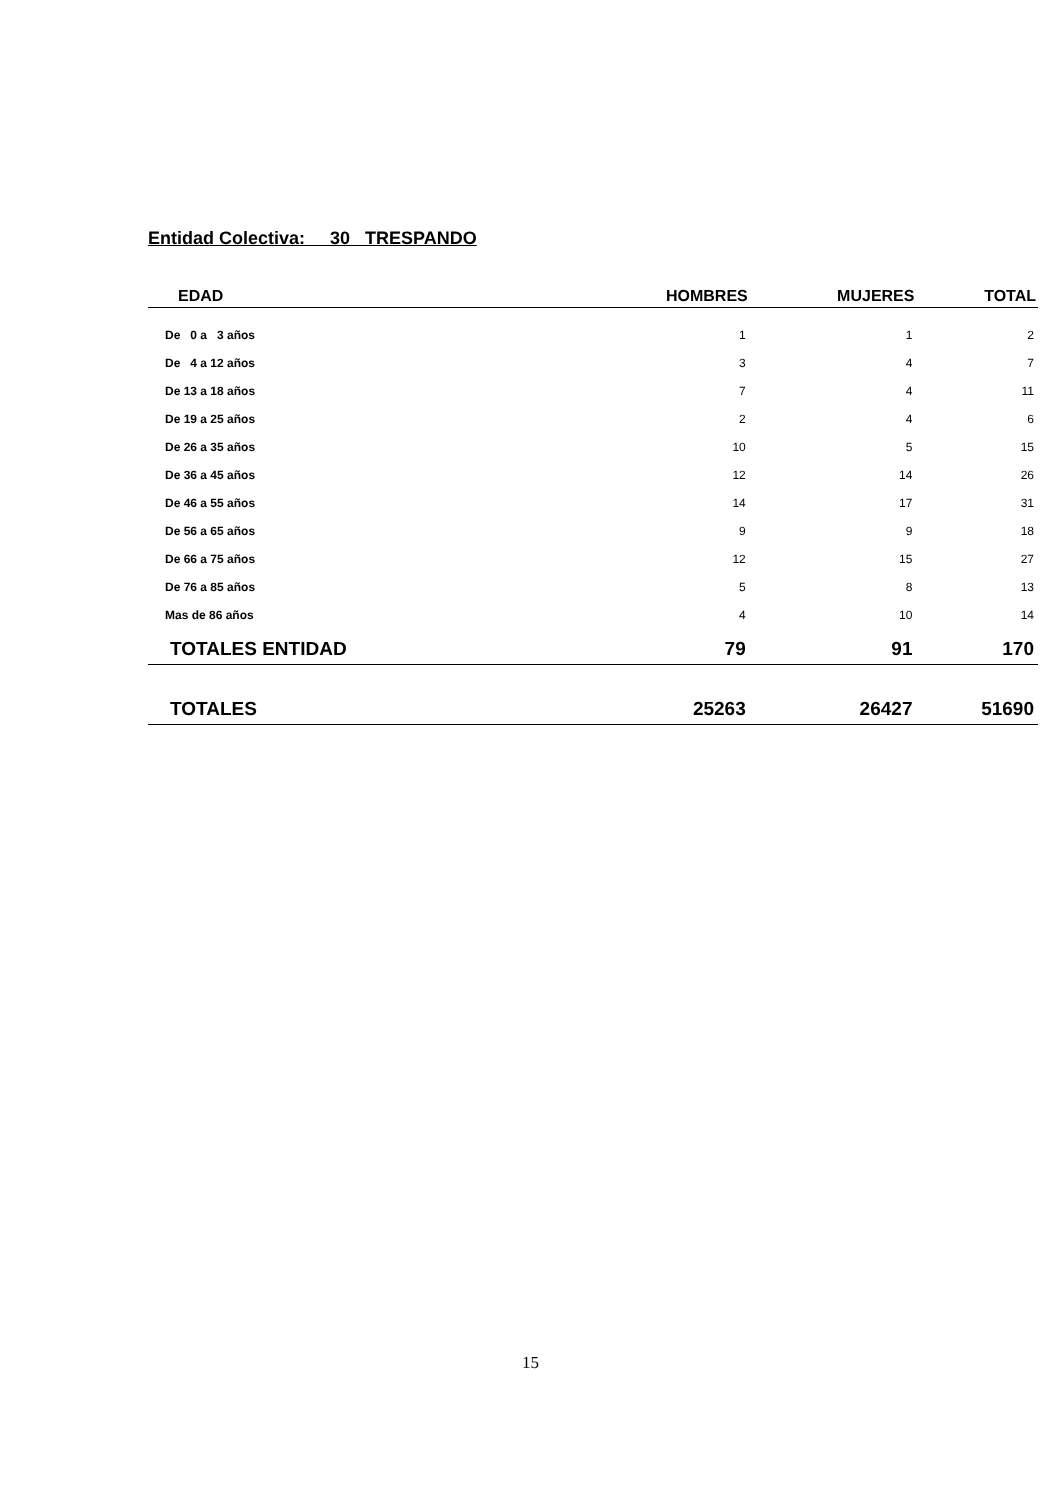Entidad Colectiva: 30 TRESPANDO
| EDAD | HOMBRES | MUJERES | TOTAL |
| --- | --- | --- | --- |
| De 0 a 3 años | 1 | 1 | 2 |
| De 4 a 12 años | 3 | 4 | 7 |
| De 13 a 18 años | 7 | 4 | 11 |
| De 19 a 25 años | 2 | 4 | 6 |
| De 26 a 35 años | 10 | 5 | 15 |
| De 36 a 45 años | 12 | 14 | 26 |
| De 46 a 55 años | 14 | 17 | 31 |
| De 56 a 65 años | 9 | 9 | 18 |
| De 66 a 75 años | 12 | 15 | 27 |
| De 76 a 85 años | 5 | 8 | 13 |
| Mas de 86 años | 4 | 10 | 14 |
| TOTALES ENTIDAD | 79 | 91 | 170 |
| TOTALES | 25263 | 26427 | 51690 |
15